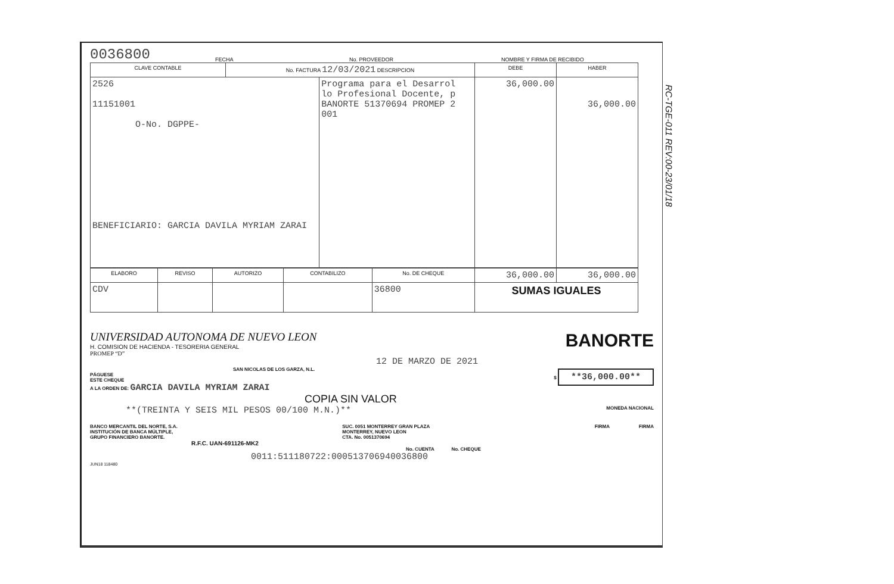0036800 FECHA No. PROVEEDOR NOMBRE Y FIRMA DE RECIBIDO
| CLAVE CONTABLE | No. FACTURA 12/03/2021 DESCRIPCION | | DEBE | HABER |
| --- | --- | --- | --- | --- |
| 2526 11151001 O-No. DGPPE- BENEFICIARIO: GARCIA DAVILA MYRIAM ZARAI | | Programa para el Desarrol lo Profesional Docente, p BANORTE 51370694 PROMEP 2 001 | 36,000.00 | 36,000.00 |
| ELABORO | REVISO | AUTORIZO | CONTABILIZO | No. DE CHEQUE | 36,000.00 | 36,000.00 |
| CDV | | | | 36800 | SUMAS IGUALES | |
UNIVERSIDAD AUTONOMA DE NUEVO LEON
H. COMISION DE HACIENDA - TESORERIA GENERAL
PROMEP “D”
BANORTE
12 DE MARZO DE 2021
SAN NICOLAS DE LOS GARZA, N.L.
PÁGUESE
ESTE CHEQUE
A LA ORDEN DE: GARCIA DAVILA MYRIAM ZARAI $ **36,000.00**
COPIA SIN VALOR
**(TREINTA Y SEIS MIL PESOS 00/100 M.N.)** MONEDA NACIONAL
BANCO MERCANTIL DEL NORTE, S.A.
INSTITUCIÓN DE BANCA MÚLTIPLE,
GRUPO FINANCIERO BANORTE. SUC. 0051 MONTERREY GRAN PLAZA
MONTERREY, NUEVO LEON
CTA. No. 0051370694 FIRMA FIRMA
R.F.C. UAN-691126-MK2
No. CUENTA No. CHEQUE
0011:511180722:000513706940036800
JUN18 118480
RC-TGE-011 REV:00-23/01/18